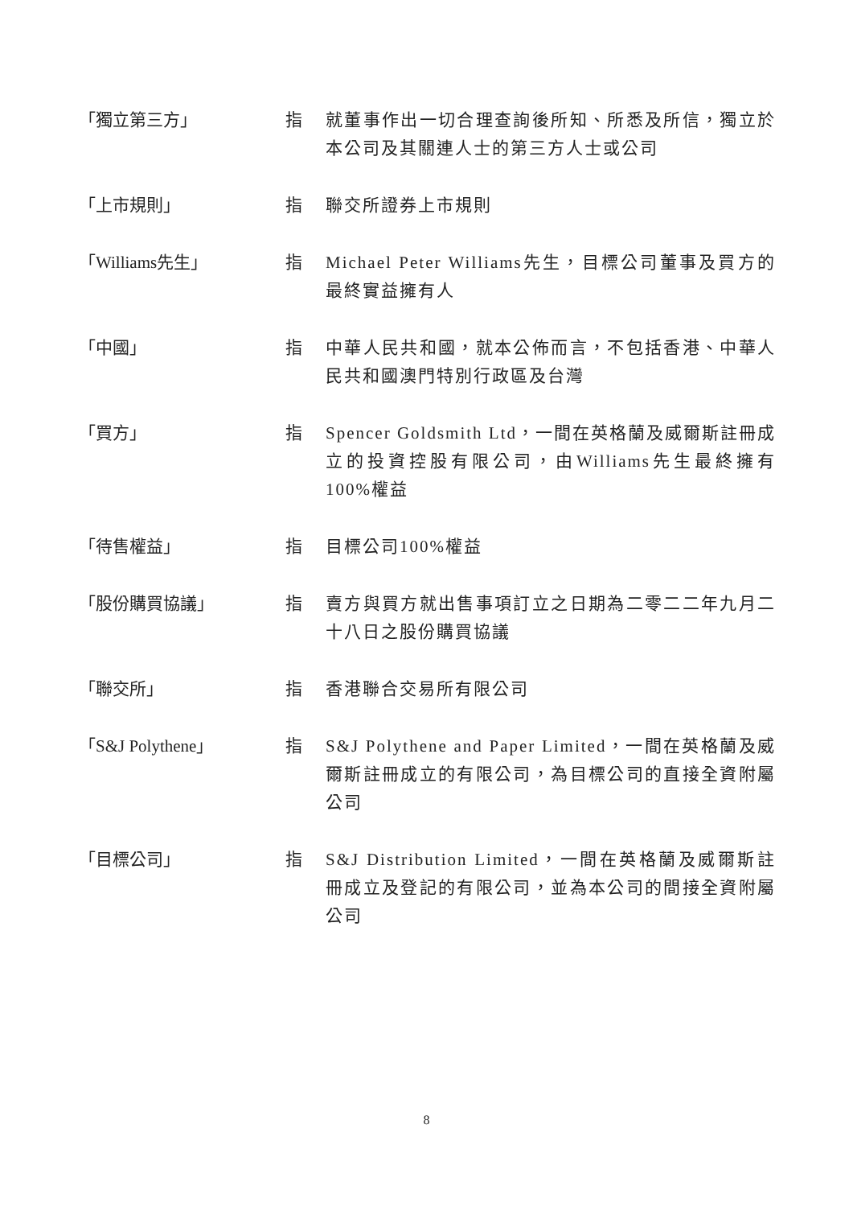「獨立第三方」 指 就董事作出一切合理查詢後所知、所悉及所信，獨立於本公司及其關連人士的第三方人士或公司
「上市規則」 指 聯交所證券上市規則
「Williams先生」 指 Michael Peter Williams先生，目標公司董事及買方的最終實益擁有人
「中國」 指 中華人民共和國，就本公佈而言，不包括香港、中華人民共和國澳門特別行政區及台灣
「買方」 指 Spencer Goldsmith Ltd，一間在英格蘭及威爾斯註冊成立的投資控股有限公司，由Williams先生最終擁有100%權益
「待售權益」 指 目標公司100%權益
「股份購買協議」 指 賣方與買方就出售事項訂立之日期為二零二二年九月二十八日之股份購買協議
「聯交所」 指 香港聯合交易所有限公司
「S&J Polythene」 指 S&J Polythene and Paper Limited，一間在英格蘭及威爾斯註冊成立的有限公司，為目標公司的直接全資附屬公司
「目標公司」 指 S&J Distribution Limited，一間在英格蘭及威爾斯註冊成立及登記的有限公司，並為本公司的間接全資附屬公司
8